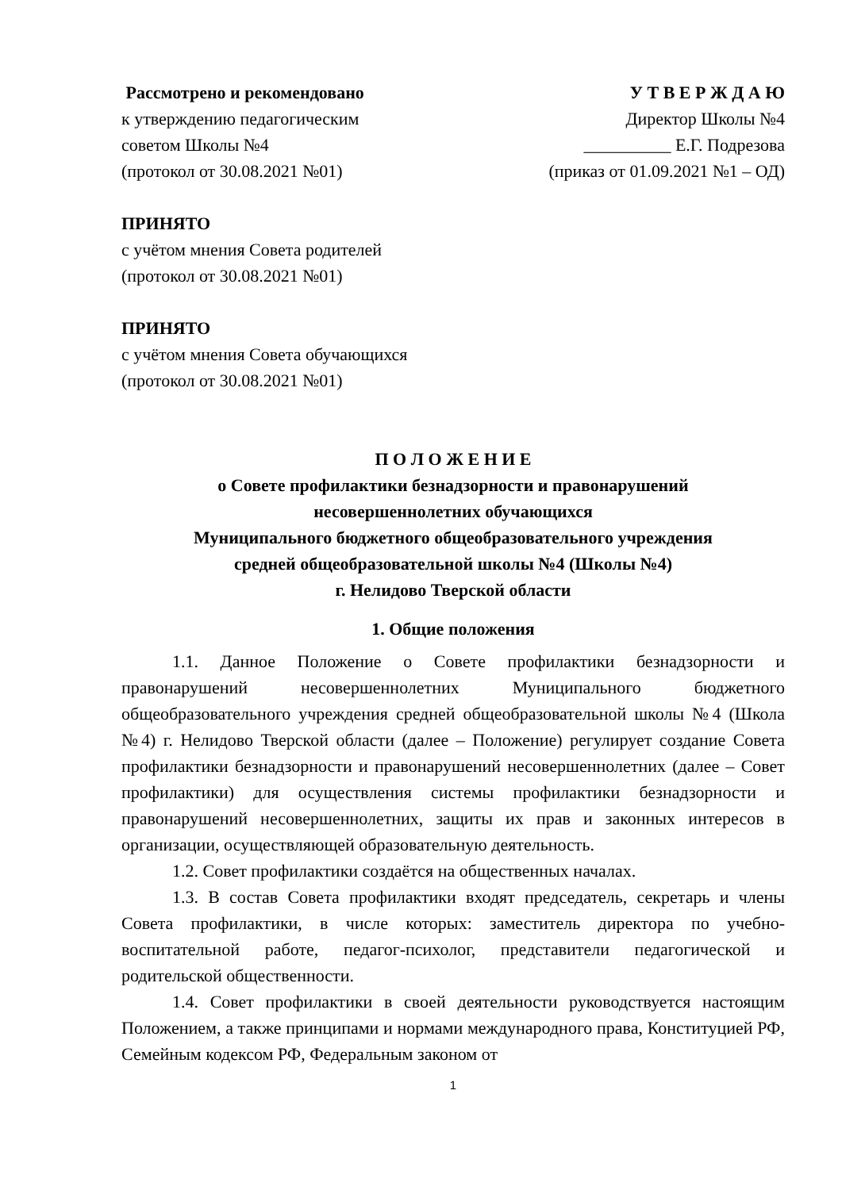Рассмотрено и рекомендовано
к утверждению педагогическим
советом Школы №4
(протокол от 30.08.2021 №01)
У Т В Е Р Ж Д А Ю
Директор Школы №4
__________ Е.Г. Подрезова
(приказ от 01.09.2021 №1 – ОД)
ПРИНЯТО
с учётом мнения Совета родителей
(протокол от 30.08.2021 №01)
ПРИНЯТО
с учётом мнения Совета обучающихся
(протокол от 30.08.2021 №01)
П О Л О Ж Е Н И Е
о Совете профилактики безнадзорности и правонарушений
несовершеннолетних обучающихся
Муниципального бюджетного общеобразовательного учреждения
средней общеобразовательной школы №4 (Школы №4)
г. Нелидово Тверской области
1. Общие положения
1.1. Данное Положение о Совете профилактики безнадзорности и правонарушений несовершеннолетних Муниципального бюджетного общеобразовательного учреждения средней общеобразовательной школы №4 (Школа №4) г. Нелидово Тверской области (далее – Положение) регулирует создание Совета профилактики безнадзорности и правонарушений несовершеннолетних (далее – Совет профилактики) для осуществления системы профилактики безнадзорности и правонарушений несовершеннолетних, защиты их прав и законных интересов в организации, осуществляющей образовательную деятельность.
1.2. Совет профилактики создаётся на общественных началах.
1.3. В состав Совета профилактики входят председатель, секретарь и члены Совета профилактики, в числе которых: заместитель директора по учебно-воспитательной работе, педагог-психолог, представители педагогической и родительской общественности.
1.4. Совет профилактики в своей деятельности руководствуется настоящим Положением, а также принципами и нормами международного права, Конституцией РФ, Семейным кодексом РФ, Федеральным законом от
1